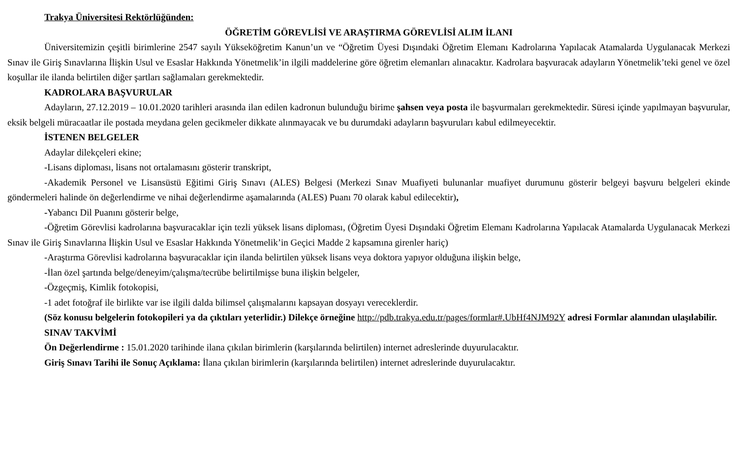Trakya Üniversitesi Rektörlüğünden:
ÖĞRETİM GÖREVLİSİ VE ARAŞTIRMA GÖREVLİSİ ALIM İLANI
Üniversitemizin çeşitli birimlerine 2547 sayılı Yükseköğretim Kanun’un ve “Öğretim Üyesi Dışındaki Öğretim Elemanı Kadrolarına Yapılacak Atamalarda Uygulanacak Merkezi Sınav ile Giriş Sınavlarına İlişkin Usul ve Esaslar Hakkında Yönetmelik’in ilgili maddelerine göre öğretim elemanları alınacaktır. Kadrolara başvuracak adayların Yönetmelik’teki genel ve özel koşullar ile ilanda belirtilen diğer şartları sağlamaları gerekmektedir.
KADROLARA BAŞVURULAR
Adayların, 27.12.2019 – 10.01.2020 tarihleri arasında ilan edilen kadronun bulunduğu birime şahsen veya posta ile başvurmaları gerekmektedir. Süresi içinde yapılmayan başvurular, eksik belgeli müracaatlar ile postada meydana gelen gecikmeler dikkate alınmayacak ve bu durumdaki adayların başvuruları kabul edilmeyecektir.
İSTENEN BELGELER
Adaylar dilekçeleri ekine;
-Lisans diploması, lisans not ortalamasını gösterir transkript,
-Akademik Personel ve Lisansüstü Eğitimi Giriş Sınavı (ALES) Belgesi (Merkezi Sınav Muafiyeti bulunanlar muafiyet durumunu gösterir belgeyi başvuru belgeleri ekinde göndermeleri halinde ön değerlendirme ve nihai değerlendirme aşamalarında (ALES) Puanı 70 olarak kabul edilecektir),
-Yabancı Dil Puanını gösterir belge,
-Öğretim Görevlisi kadrolarına başvuracaklar için tezli yüksek lisans diploması, (Öğretim Üyesi Dışındaki Öğretim Elemanı Kadrolarına Yapılacak Atamalarda Uygulanacak Merkezi Sınav ile Giriş Sınavlarına İlişkin Usul ve Esaslar Hakkında Yönetmelik’in Geçici Madde 2 kapsamına girenler hariç)
-Araştırma Görevlisi kadrolarına başvuracaklar için ilanda belirtilen yüksek lisans veya doktora yapıyor olduğuna ilişkin belge,
-İlan özel şartında belge/deneyim/çalışma/tecrübe belirtilmişse buna ilişkin belgeler,
-Özgeçmiş, Kimlik fotokopisi,
-1 adet fotoğraf ile birlikte var ise ilgili dalda bilimsel çalışmalarını kapsayan dosyayı vereceklerdir.
(Söz konusu belgelerin fotokopileri ya da çıktıları yeterlidir.) Dilekçe örneğine http://pdb.trakya.edu.tr/pages/formlar#.UbHf4NJM92Y adresi Formlar alanından ulaşılabilir.
SINAV TAKVİMİ
Ön Değerlendirme : 15.01.2020 tarihinde ilana çıkılan birimlerin (karşılarında belirtilen) internet adreslerinde duyurulacaktır.
Giriş Sınavı Tarihi ile Sonuç Açıklama: İlana çıkılan birimlerin (karşılarında belirtilen) internet adreslerinde duyurulacaktır.